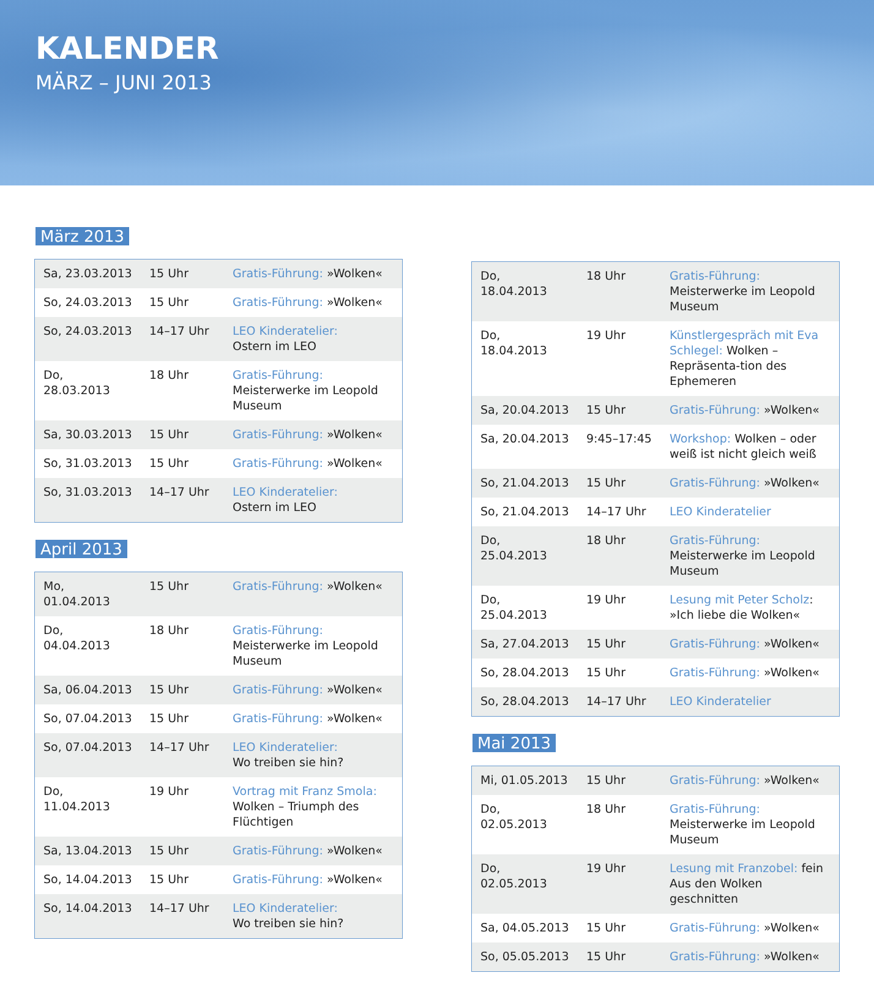KALENDER
MÄRZ – JUNI 2013
März 2013
| Sa, 23.03.2013 | 15 Uhr | Gratis-Führung: »Wolken« |
| So, 24.03.2013 | 15 Uhr | Gratis-Führung: »Wolken« |
| So, 24.03.2013 | 14–17 Uhr | LEO Kinderatelier: Ostern im LEO |
| Do, 28.03.2013 | 18 Uhr | Gratis-Führung: Meisterwerke im Leopold Museum |
| Sa, 30.03.2013 | 15 Uhr | Gratis-Führung: »Wolken« |
| So, 31.03.2013 | 15 Uhr | Gratis-Führung: »Wolken« |
| So, 31.03.2013 | 14–17 Uhr | LEO Kinderatelier: Ostern im LEO |
April 2013
| Mo, 01.04.2013 | 15 Uhr | Gratis-Führung: »Wolken« |
| Do, 04.04.2013 | 18 Uhr | Gratis-Führung: Meisterwerke im Leopold Museum |
| Sa, 06.04.2013 | 15 Uhr | Gratis-Führung: »Wolken« |
| So, 07.04.2013 | 15 Uhr | Gratis-Führung: »Wolken« |
| So, 07.04.2013 | 14–17 Uhr | LEO Kinderatelier: Wo treiben sie hin? |
| Do, 11.04.2013 | 19 Uhr | Vortrag mit Franz Smola: Wolken – Triumph des Flüchtigen |
| Sa, 13.04.2013 | 15 Uhr | Gratis-Führung: »Wolken« |
| So, 14.04.2013 | 15 Uhr | Gratis-Führung: »Wolken« |
| So, 14.04.2013 | 14–17 Uhr | LEO Kinderatelier: Wo treiben sie hin? |
| Do, 18.04.2013 | 18 Uhr | Gratis-Führung: Meisterwerke im Leopold Museum |
| Do, 18.04.2013 | 19 Uhr | Künstlergespräch mit Eva Schlegel: Wolken – Repräsenta-tion des Ephemeren |
| Sa, 20.04.2013 | 15 Uhr | Gratis-Führung: »Wolken« |
| Sa, 20.04.2013 | 9:45–17:45 | Workshop: Wolken – oder weiß ist nicht gleich weiß |
| So, 21.04.2013 | 15 Uhr | Gratis-Führung: »Wolken« |
| So, 21.04.2013 | 14–17 Uhr | LEO Kinderatelier |
| Do, 25.04.2013 | 18 Uhr | Gratis-Führung: Meisterwerke im Leopold Museum |
| Do, 25.04.2013 | 19 Uhr | Lesung mit Peter Scholz : »Ich liebe die Wolken« |
| Sa, 27.04.2013 | 15 Uhr | Gratis-Führung: »Wolken« |
| So, 28.04.2013 | 15 Uhr | Gratis-Führung: »Wolken« |
| So, 28.04.2013 | 14–17 Uhr | LEO Kinderatelier |
Mai 2013
| Mi, 01.05.2013 | 15 Uhr | Gratis-Führung: »Wolken« |
| Do, 02.05.2013 | 18 Uhr | Gratis-Führung: Meisterwerke im Leopold Museum |
| Do, 02.05.2013 | 19 Uhr | Lesung mit Franzobel: fein Aus den Wolken geschnitten |
| Sa, 04.05.2013 | 15 Uhr | Gratis-Führung: »Wolken« |
| So, 05.05.2013 | 15 Uhr | Gratis-Führung: »Wolken« |